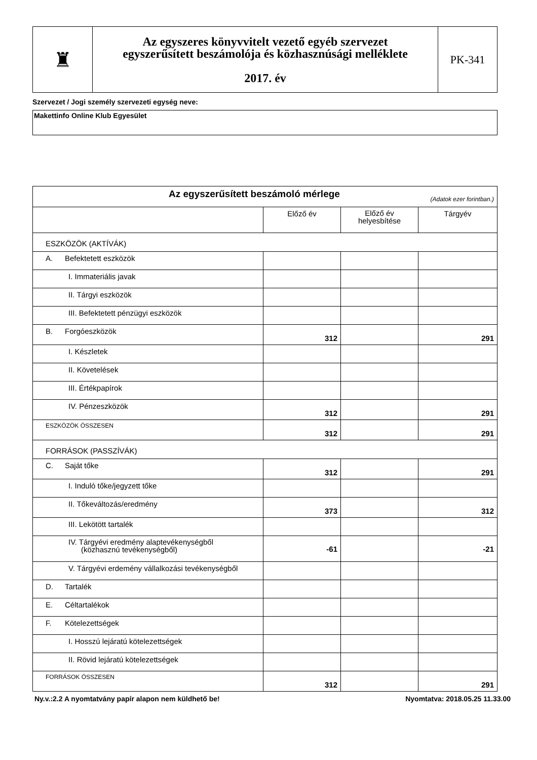| ♜ | Az egyszeres könyvvitelt vezető egyéb szervezet egyszerűsített beszámolója és közhasznúsági melléklete 2017. év | PK-341 |
Szervezet / Jogi személy szervezeti egység neve:
Makettinfo Online Klub Egyesület
| Az egyszerűsített beszámoló mérlege (Adatok ezer forintban.) | | | |
| | Előző év | Előző év helyesbítése | Tárgyév |
| ESZKÖZÖK (AKTÍVÁK) | | | |
| A. Befektetett eszközök | | | |
| I. Immateriális javak | | | |
| II. Tárgyi eszközök | | | |
| III. Befektetett pénzügyi eszközök | | | |
| B. Forgóeszközök | 312 | | 291 |
| I. Készletek | | | |
| II. Követelések | | | |
| III. Értékpapírok | | | |
| IV. Pénzeszközök | 312 | | 291 |
| ESZKÖZÖK ÖSSZESEN | 312 | | 291 |
| FORRÁSOK (PASSZÍVÁK) | | | |
| C. Saját tőke | 312 | | 291 |
| I. Induló tőke/jegyzett tőke | | | |
| II. Tőkeváltozás/eredmény | 373 | | 312 |
| III. Lekötött tartalék | | | |
| IV. Tárgyévi eredmény alaptevékenységből (közhasznú tevékenységből) | -61 | | -21 |
| V. Tárgyévi erdemény vállalkozási tevékenységből | | | |
| D. Tartalék | | | |
| E. Céltartalékok | | | |
| F. Kötelezettségek | | | |
| I. Hosszú lejáratú kötelezettségek | | | |
| II. Rövid lejáratú kötelezettségek | | | |
| FORRÁSOK ÖSSZESEN | 312 | | 291 |
Ny.v.:2.2 A nyomtatvány papír alapon nem küldhető be! Nyomtatva: 2018.05.25 11.33.00